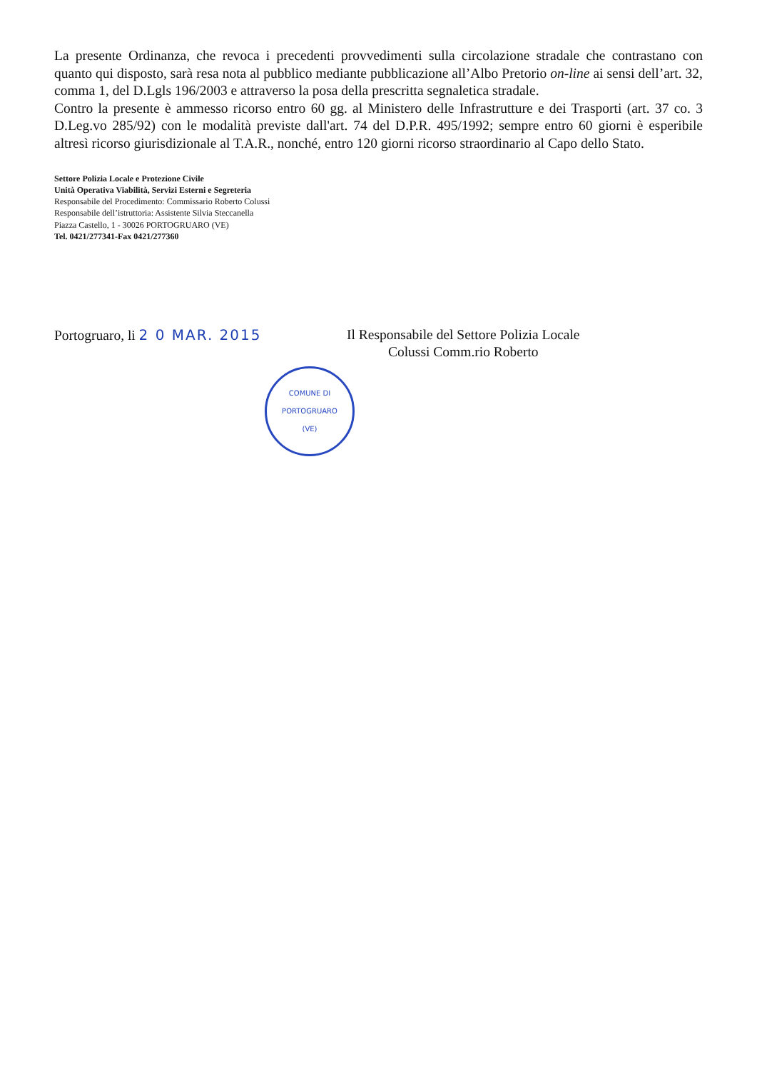La presente Ordinanza, che revoca i precedenti provvedimenti sulla circolazione stradale che contrastano con quanto qui disposto, sarà resa nota al pubblico mediante pubblicazione all’Albo Pretorio on-line ai sensi dell’art. 32, comma 1, del D.Lgls 196/2003 e attraverso la posa della prescritta segnaletica stradale.
Contro la presente è ammesso ricorso entro 60 gg. al Ministero delle Infrastrutture e dei Trasporti (art. 37 co. 3 D.Leg.vo 285/92) con le modalità previste dall'art. 74 del D.P.R. 495/1992; sempre entro 60 giorni è esperibile altresì ricorso giurisdizionale al T.A.R., nonché, entro 120 giorni ricorso straordinario al Capo dello Stato.
Settore Polizia Locale e Protezione Civile
Unità Operativa Viabilità, Servizi Esterni e Segreteria
Responsabile del Procedimento: Commissario Roberto Colussi
Responsabile dell’istruttoria: Assistente Silvia Steccanella
Piazza Castello, 1 - 30026 PORTOGRUARO (VE)
Tel. 0421/277341-Fax 0421/277360
Portogruaro, li 2 0 MAR. 2015 Il Responsabile del Settore Polizia Locale
Colussi Comm.rio Roberto
COMUNE DI PORTOGRUARO
(VE)